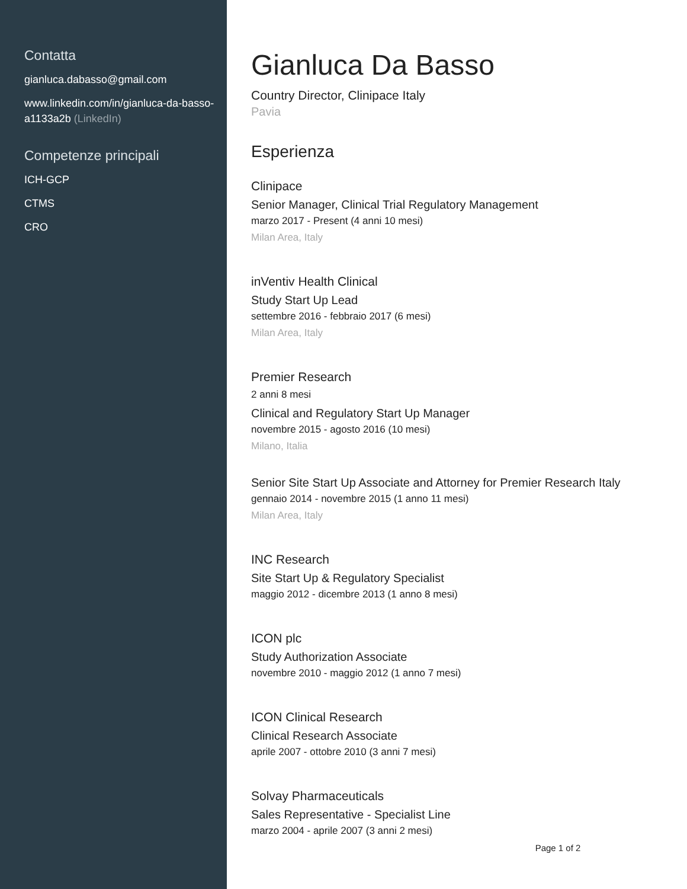Contatta
gianluca.dabasso@gmail.com
www.linkedin.com/in/gianluca-da-basso-a1133a2b (LinkedIn)
Competenze principali
ICH-GCP
CTMS
CRO
Gianluca Da Basso
Country Director, Clinipace Italy
Pavia
Esperienza
Clinipace
Senior Manager, Clinical Trial Regulatory Management
marzo 2017 - Present (4 anni 10 mesi)
Milan Area, Italy
inVentiv Health Clinical
Study Start Up Lead
settembre 2016 - febbraio 2017 (6 mesi)
Milan Area, Italy
Premier Research
2 anni 8 mesi
Clinical and Regulatory Start Up Manager
novembre 2015 - agosto 2016 (10 mesi)
Milano, Italia
Senior Site Start Up Associate and Attorney for Premier Research Italy
gennaio 2014 - novembre 2015 (1 anno 11 mesi)
Milan Area, Italy
INC Research
Site Start Up & Regulatory Specialist
maggio 2012 - dicembre 2013 (1 anno 8 mesi)
ICON plc
Study Authorization Associate
novembre 2010 - maggio 2012 (1 anno 7 mesi)
ICON Clinical Research
Clinical Research Associate
aprile 2007 - ottobre 2010 (3 anni 7 mesi)
Solvay Pharmaceuticals
Sales Representative - Specialist Line
marzo 2004 - aprile 2007 (3 anni 2 mesi)
Page 1 of 2